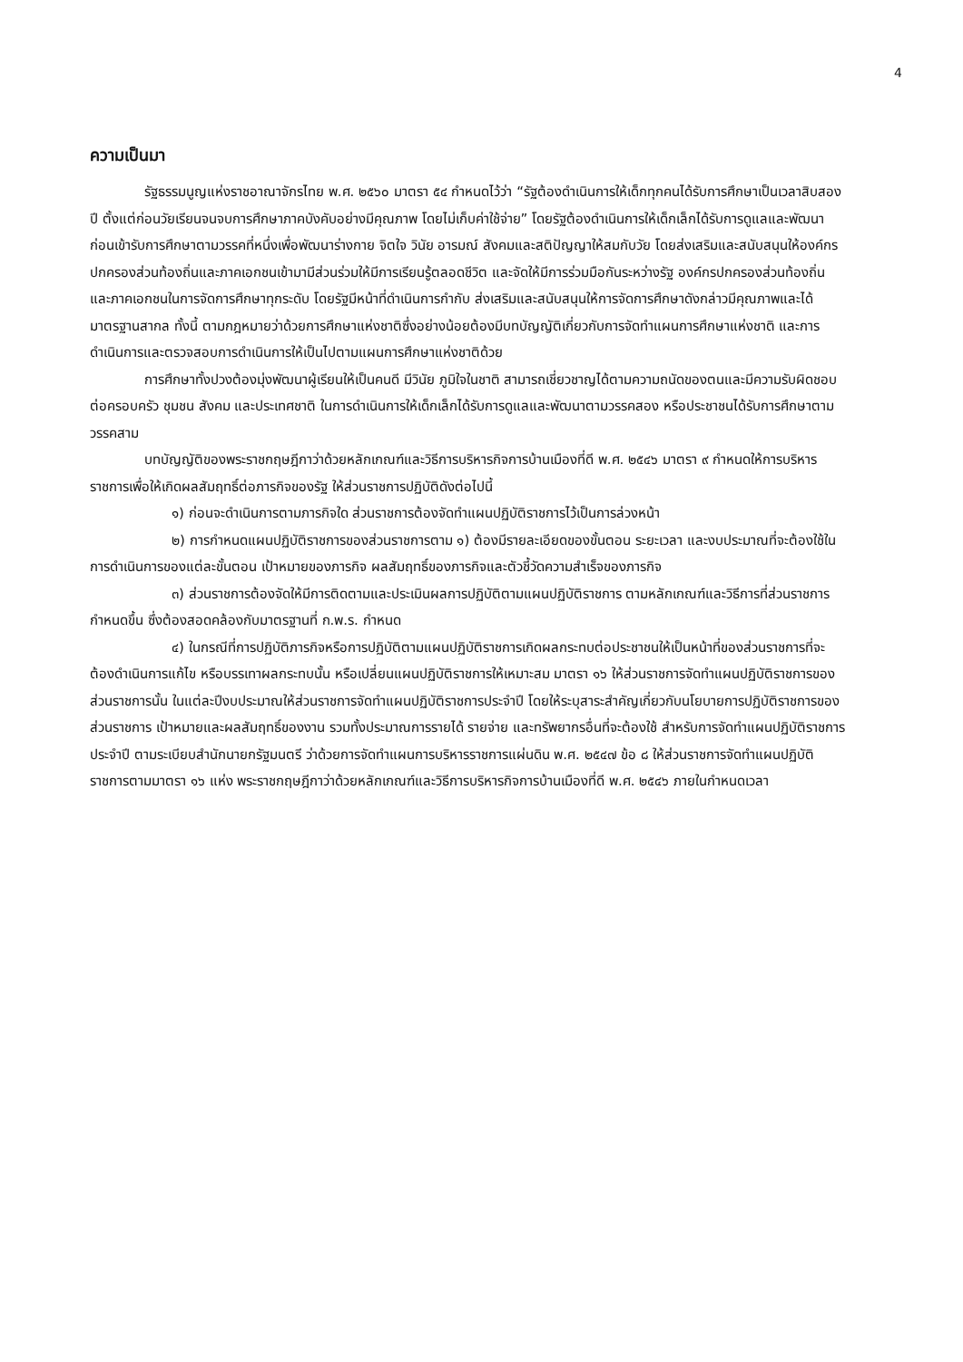4
ความเป็นมา
รัฐธรรมนูญแห่งราชอาณาจักรไทย พ.ศ. ๒๕๖๐ มาตรา ๕๔ กำหนดไว้ว่า “รัฐต้องดำเนินการให้เด็กทุกคนได้รับการศึกษาเป็นเวลาสิบสองปี ตั้งแต่ก่อนวัยเรียนจนจบการศึกษาภาคบังคับอย่างมีคุณภาพ โดยไม่เก็บค่าใช้จ่าย” โดยรัฐต้องดำเนินการให้เด็กเล็กได้รับการดูแลและพัฒนาก่อนเข้ารับการศึกษาตามวรรคที่หนึ่งเพื่อพัฒนาร่างกาย จิตใจ วินัย อารมณ์ สังคมและสติปัญญาให้สมกับวัย โดยส่งเสริมและสนับสนุนให้องค์กรปกครองส่วนท้องถิ่นและภาคเอกชนเข้ามามีส่วนร่วมให้มีการเรียนรู้ตลอดชีวิต และจัดให้มีการร่วมมือกันระหว่างรัฐ องค์กรปกครองส่วนท้องถิ่น และภาคเอกชนในการจัดการศึกษาทุกระดับ โดยรัฐมีหน้าที่ดำเนินการกำกับ ส่งเสริมและสนับสนุนให้การจัดการศึกษาดังกล่าวมีคุณภาพและได้มาตรฐานสากล ทั้งนี้ ตามกฎหมายว่าด้วยการศึกษาแห่งชาติซึ่งอย่างน้อยต้องมีบทบัญญัติเกี่ยวกับการจัดทำแผนการศึกษาแห่งชาติ และการดำเนินการและตรวจสอบการดำเนินการให้เป็นไปตามแผนการศึกษาแห่งชาติด้วย
การศึกษาทั้งปวงต้องมุ่งพัฒนาผู้เรียนให้เป็นคนดี มีวินัย ภูมิใจในชาติ สามารถเชี่ยวชาญได้ตามความถนัดของตนและมีความรับผิดชอบต่อครอบครัว ชุมชน สังคม และประเทศชาติ ในการดำเนินการให้เด็กเล็กได้รับการดูแลและพัฒนาตามวรรคสอง หรือประชาชนได้รับการศึกษาตามวรรคสาม
บทบัญญัติของพระราชกฤษฎีกาว่าด้วยหลักเกณฑ์และวิธีการบริหารกิจการบ้านเมืองที่ดี พ.ศ. ๒๕๔๖ มาตรา ๙ กำหนดให้การบริหารราชการเพื่อให้เกิดผลสัมฤทธิ์ต่อภารกิจของรัฐ ให้ส่วนราชการปฏิบัติดังต่อไปนี้
๑) ก่อนจะดำเนินการตามภารกิจใด ส่วนราชการต้องจัดทำแผนปฏิบัติราชการไว้เป็นการล่วงหน้า
๒) การกำหนดแผนปฏิบัติราชการของส่วนราชการตาม ๑) ต้องมีรายละเอียดของขั้นตอน ระยะเวลา และงบประมาณที่จะต้องใช้ในการดำเนินการของแต่ละขั้นตอน เป้าหมายของภารกิจ ผลสัมฤทธิ์ของภารกิจและตัวชี้วัดความสำเร็จของภารกิจ
๓) ส่วนราชการต้องจัดให้มีการติดตามและประเมินผลการปฏิบัติตามแผนปฏิบัติราชการ ตามหลักเกณฑ์และวิธีการที่ส่วนราชการกำหนดขึ้น ซึ่งต้องสอดคล้องกับมาตรฐานที่ ก.พ.ร. กำหนด
๔) ในกรณีที่การปฏิบัติภารกิจหรือการปฏิบัติตามแผนปฏิบัติราชการเกิดผลกระทบต่อประชาชนให้เป็นหน้าที่ของส่วนราชการที่จะต้องดำเนินการแก้ไข หรือบรรเทาผลกระทบนั้น หรือเปลี่ยนแผนปฏิบัติราชการให้เหมาะสม มาตรา ๑๖ ให้ส่วนราชการจัดทำแผนปฏิบัติราชการของส่วนราชการนั้น ในแต่ละปีงบประมาณให้ส่วนราชการจัดทำแผนปฏิบัติราชการประจำปี โดยให้ระบุสาระสำคัญเกี่ยวกับนโยบายการปฏิบัติราชการของส่วนราชการ เป้าหมายและผลสัมฤทธิ์ของงาน รวมทั้งประมาณการรายได้ รายจ่าย และทรัพยากรอื่นที่จะต้องใช้ สำหรับการจัดทำแผนปฏิบัติราชการประจำปี ตามระเบียบสำนักนายกรัฐมนตรี ว่าด้วยการจัดทำแผนการบริหารราชการแผ่นดิน พ.ศ. ๒๕๔๗ ข้อ ๘ ให้ส่วนราชการจัดทำแผนปฏิบัติราชการตามมาตรา ๑๖ แห่ง พระราชกฤษฎีกาว่าด้วยหลักเกณฑ์และวิธีการบริหารกิจการบ้านเมืองที่ดี พ.ศ. ๒๕๔๖ ภายในกำหนดเวลา